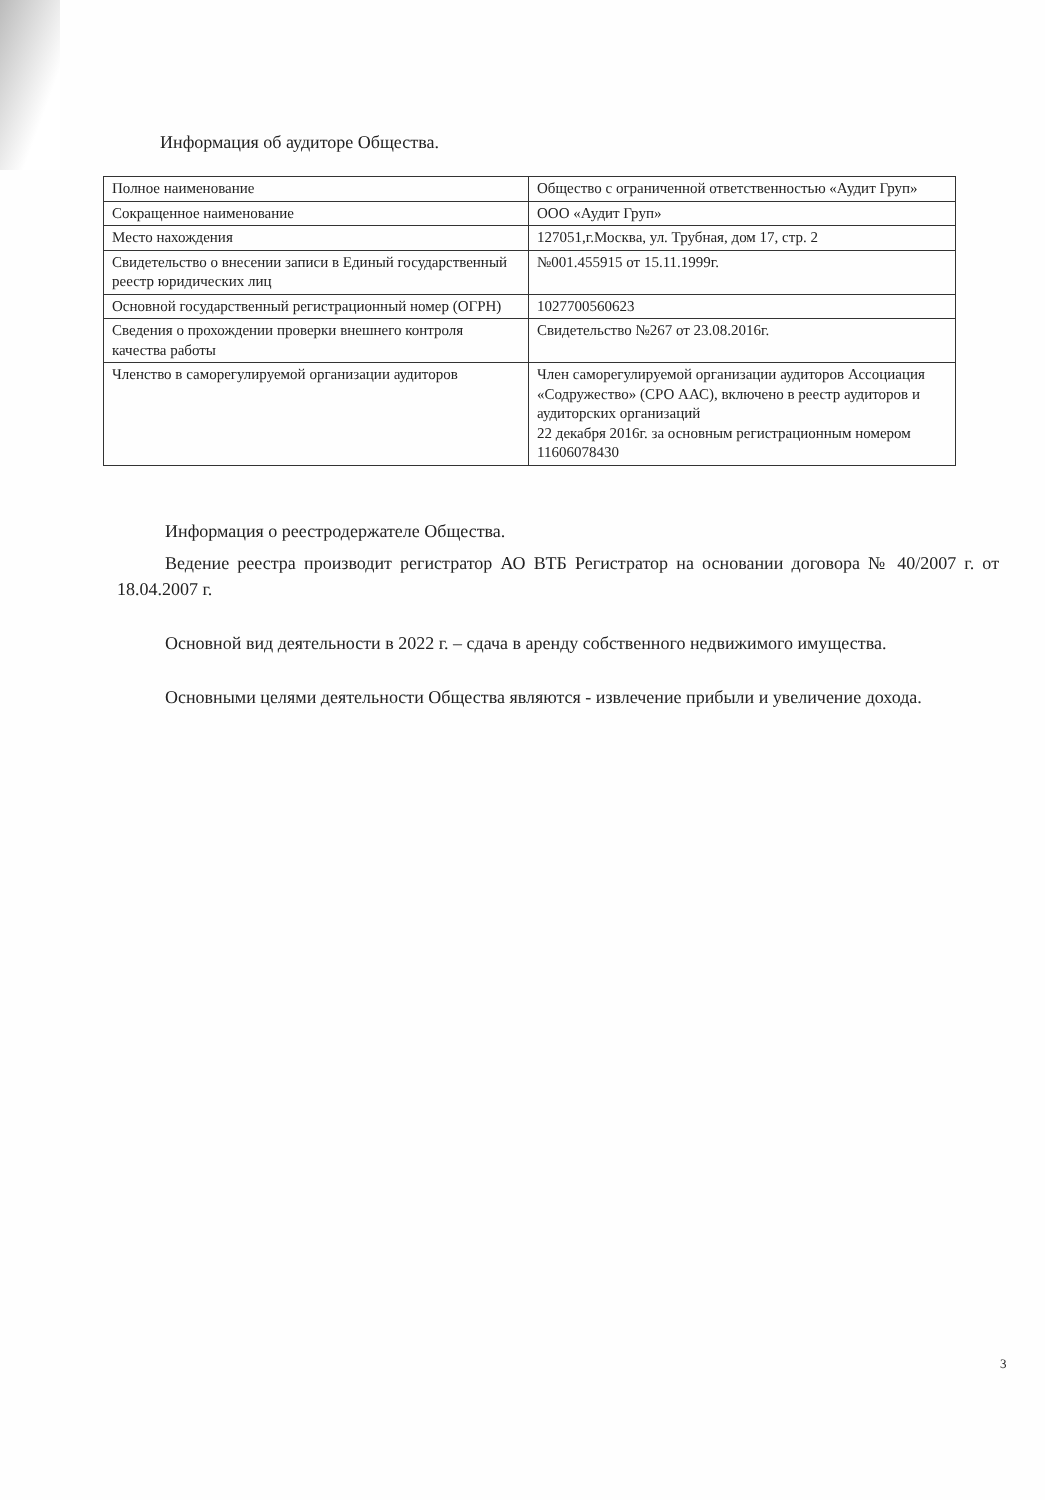Информация об аудиторе Общества.
| Полное наименование | Общество с ограниченной ответственностью «Аудит Груп» |
| Сокращенное наименование | ООО «Аудит Груп» |
| Место нахождения | 127051,г.Москва, ул. Трубная, дом 17, стр. 2 |
| Свидетельство о внесении записи в Единый государственный реестр юридических лиц | №001.455915 от 15.11.1999г. |
| Основной государственный регистрационный номер (ОГРН) | 1027700560623 |
| Сведения о прохождении проверки внешнего контроля качества работы | Свидетельство №267 от 23.08.2016г. |
| Членство в саморегулируемой организации аудиторов | Член саморегулируемой организации аудиторов Ассоциация «Содружество» (СРО ААС), включено в реестр аудиторов и аудиторских организаций 22 декабря 2016г. за основным регистрационным номером 11606078430 |
Информация о реестродержателе Общества.
Ведение реестра производит регистратор АО ВТБ Регистратор на основании договора № 40/2007 г. от 18.04.2007 г.
Основной вид деятельности в 2022 г. – сдача в аренду собственного недвижимого имущества.
Основными целями деятельности Общества являются - извлечение прибыли и увеличение дохода.
3